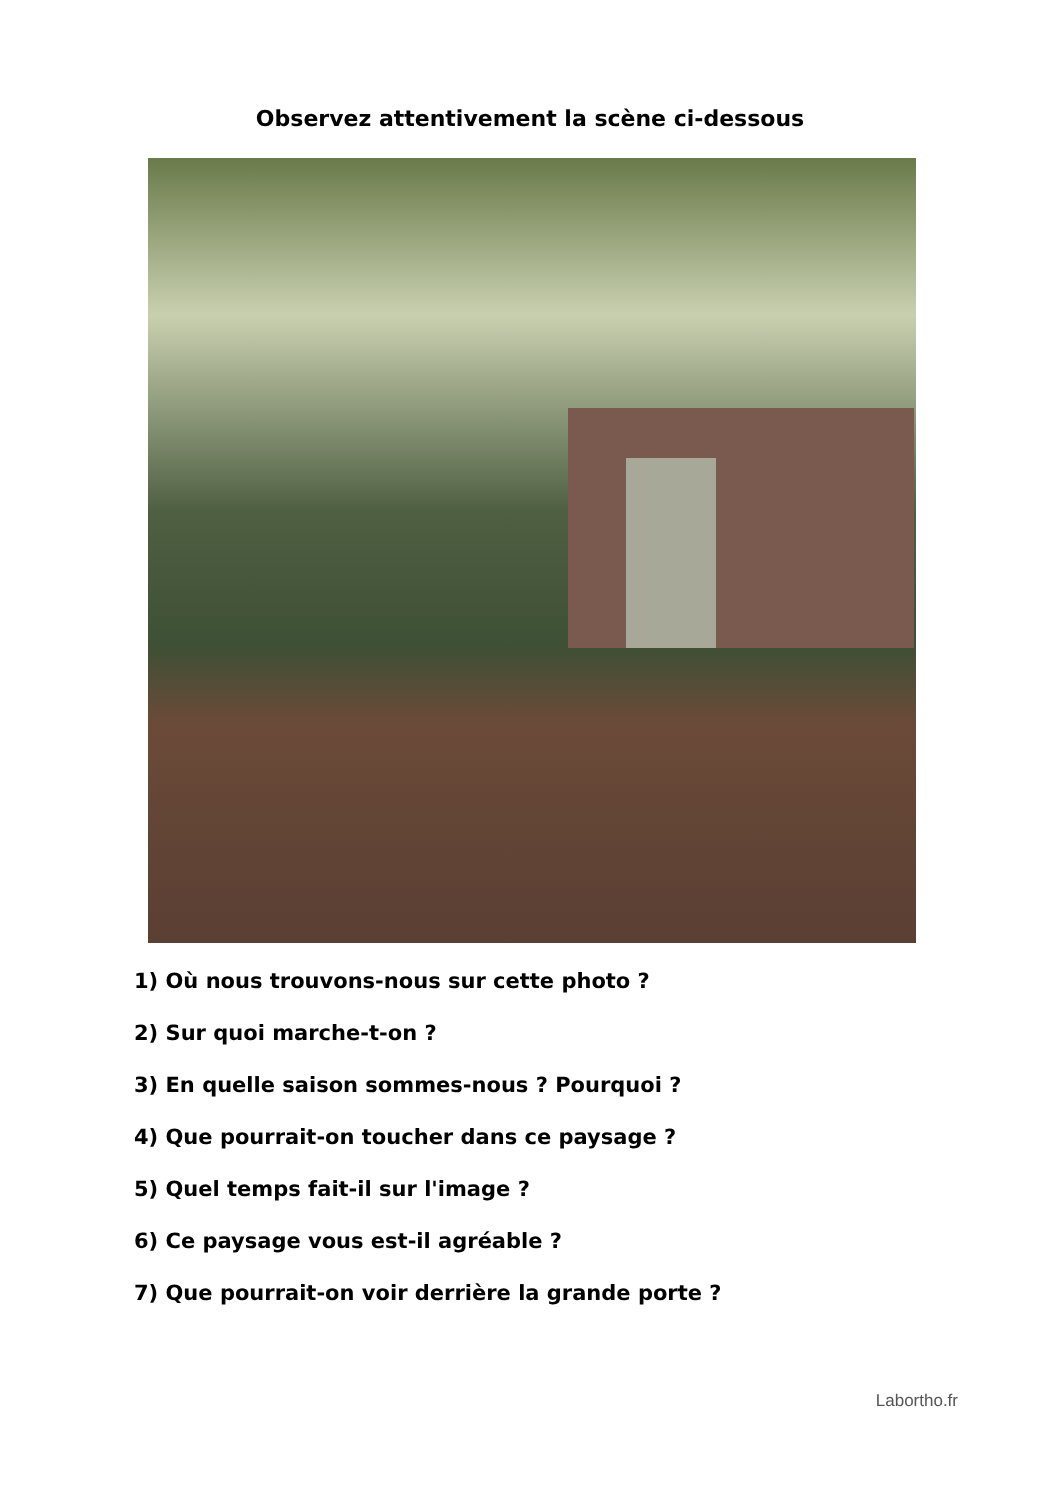Observez attentivement la scène ci-dessous
1) Où nous trouvons-nous sur cette photo ?
2) Sur quoi marche-t-on ?
3) En quelle saison sommes-nous ? Pourquoi ?
4) Que pourrait-on toucher dans ce paysage ?
5) Quel temps fait-il sur l'image ?
6) Ce paysage vous est-il agréable ?
7) Que pourrait-on voir derrière la grande porte ?
Labortho.fr